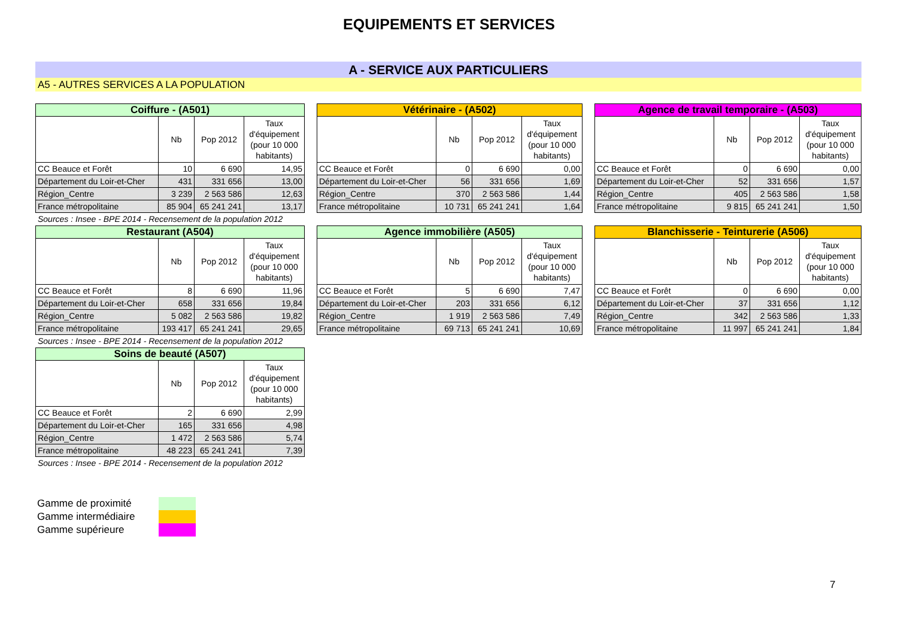EQUIPEMENTS ET SERVICES
A - SERVICE AUX PARTICULIERS
A5 - AUTRES SERVICES A LA POPULATION
| Coiffure - (A501) | | | |
| --- | --- | --- | --- |
| | Nb | Pop 2012 | Taux d'équipement (pour 10 000 habitants) |
| CC Beauce et Forêt | 10 | 6 690 | 14,95 |
| Département du Loir-et-Cher | 431 | 331 656 | 13,00 |
| Région_Centre | 3 239 | 2 563 586 | 12,63 |
| France métropolitaine | 85 904 | 65 241 241 | 13,17 |
Sources : Insee - BPE 2014 - Recensement de la population 2012
| Vétérinaire - (A502) | | | |
| --- | --- | --- | --- |
| | Nb | Pop 2012 | Taux d'équipement (pour 10 000 habitants) |
| CC Beauce et Forêt | 0 | 6 690 | 0,00 |
| Département du Loir-et-Cher | 56 | 331 656 | 1,69 |
| Région_Centre | 370 | 2 563 586 | 1,44 |
| France métropolitaine | 10 731 | 65 241 241 | 1,64 |
| Agence de travail temporaire - (A503) | | | |
| --- | --- | --- | --- |
| | Nb | Pop 2012 | Taux d'équipement (pour 10 000 habitants) |
| CC Beauce et Forêt | 0 | 6 690 | 0,00 |
| Département du Loir-et-Cher | 52 | 331 656 | 1,57 |
| Région_Centre | 405 | 2 563 586 | 1,58 |
| France métropolitaine | 9 815 | 65 241 241 | 1,50 |
| Restaurant (A504) | | | |
| --- | --- | --- | --- |
| | Nb | Pop 2012 | Taux d'équipement (pour 10 000 habitants) |
| CC Beauce et Forêt | 8 | 6 690 | 11,96 |
| Département du Loir-et-Cher | 658 | 331 656 | 19,84 |
| Région_Centre | 5 082 | 2 563 586 | 19,82 |
| France métropolitaine | 193 417 | 65 241 241 | 29,65 |
Sources : Insee - BPE 2014 - Recensement de la population 2012
| Agence immobilière (A505) | | | |
| --- | --- | --- | --- |
| | Nb | Pop 2012 | Taux d'équipement (pour 10 000 habitants) |
| CC Beauce et Forêt | 5 | 6 690 | 7,47 |
| Département du Loir-et-Cher | 203 | 331 656 | 6,12 |
| Région_Centre | 1 919 | 2 563 586 | 7,49 |
| France métropolitaine | 69 713 | 65 241 241 | 10,69 |
| Blanchisserie - Teinturerie (A506) | | | |
| --- | --- | --- | --- |
| | Nb | Pop 2012 | Taux d'équipement (pour 10 000 habitants) |
| CC Beauce et Forêt | 0 | 6 690 | 0,00 |
| Département du Loir-et-Cher | 37 | 331 656 | 1,12 |
| Région_Centre | 342 | 2 563 586 | 1,33 |
| France métropolitaine | 11 997 | 65 241 241 | 1,84 |
| Soins de beauté (A507) | | | |
| --- | --- | --- | --- |
| | Nb | Pop 2012 | Taux d'équipement (pour 10 000 habitants) |
| CC Beauce et Forêt | 2 | 6 690 | 2,99 |
| Département du Loir-et-Cher | 165 | 331 656 | 4,98 |
| Région_Centre | 1 472 | 2 563 586 | 5,74 |
| France métropolitaine | 48 223 | 65 241 241 | 7,39 |
Sources : Insee - BPE 2014 - Recensement de la population 2012
Gamme de proximité
Gamme intermédiaire
Gamme supérieure
7